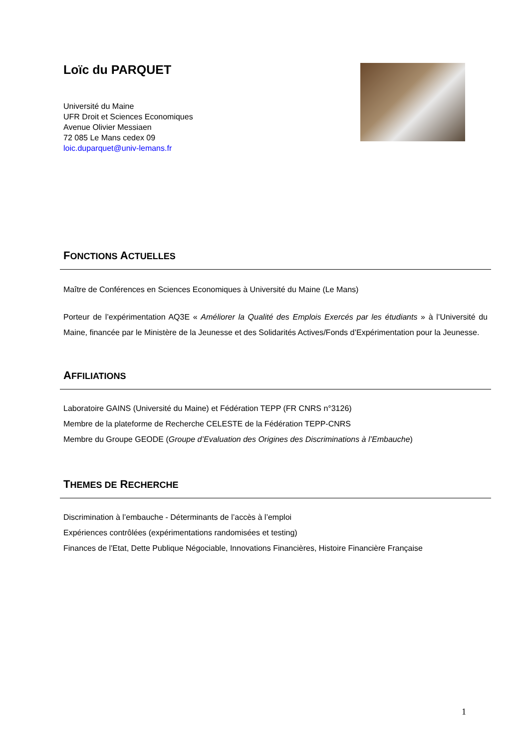Loïc du PARQUET
Université du Maine
UFR Droit et Sciences Economiques
Avenue Olivier Messiaen
72 085 Le Mans cedex 09
loic.duparquet@univ-lemans.fr
FONCTIONS ACTUELLES
Maître de Conférences en Sciences Economiques à Université du Maine (Le Mans)
Porteur de l’expérimentation AQ3E « Améliorer la Qualité des Emplois Exercés par les étudiants » à l’Université du Maine, financée par le Ministère de la Jeunesse et des Solidarités Actives/Fonds d’Expérimentation pour la Jeunesse.
AFFILIATIONS
Laboratoire GAINS (Université du Maine) et Fédération TEPP (FR CNRS n°3126)
Membre de la plateforme de Recherche CELESTE de la Fédération TEPP-CNRS
Membre du Groupe GEODE (Groupe d’Evaluation des Origines des Discriminations à l’Embauche)
THEMES DE RECHERCHE
Discrimination à l’embauche - Déterminants de l’accès à l’emploi
Expériences contrôlées (expérimentations randomisées et testing)
Finances de l'Etat, Dette Publique Négociable, Innovations Financières, Histoire Financière Française
1